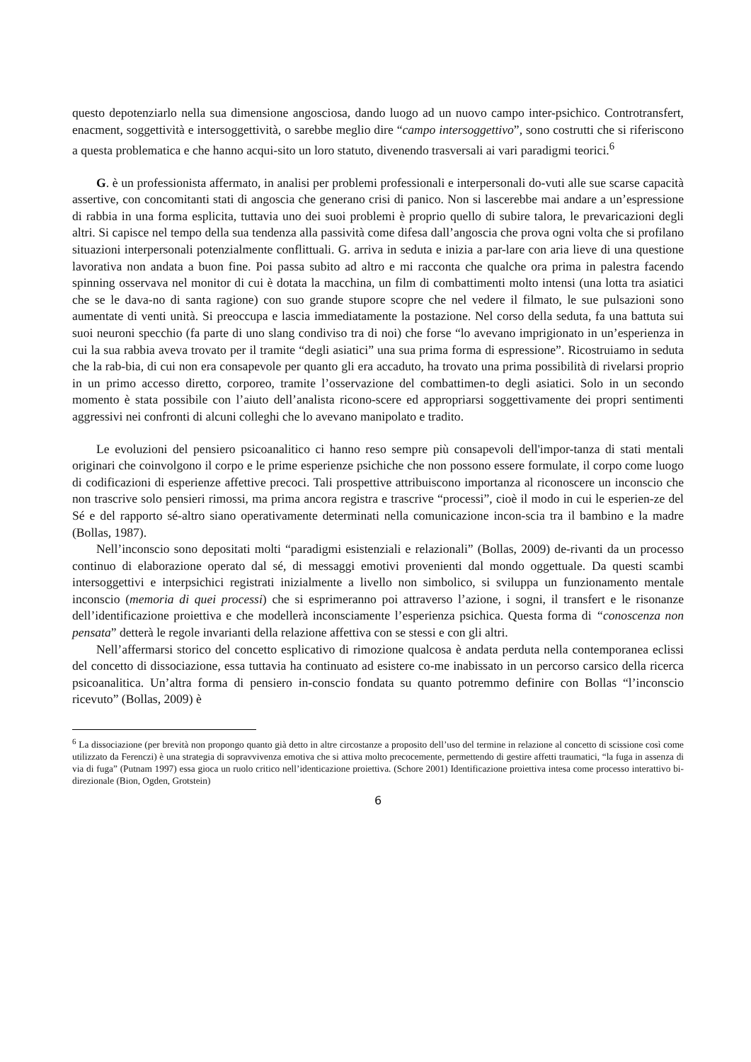questo depotenziarlo nella sua dimensione angosciosa, dando luogo ad un nuovo campo inter-psichico. Controtransfert, enacment, soggettività e intersoggettività, o sarebbe meglio dire “campo intersoggettivo”, sono costrutti che si riferiscono a questa problematica e che hanno acqui-sito un loro statuto, divenendo trasversali ai vari paradigmi teorici.<sup>6</sup>
G. è un professionista affermato, in analisi per problemi professionali e interpersonali do-vuti alle sue scarse capacità assertive, con concomitanti stati di angoscia che generano crisi di panico. Non si lascerebbe mai andare a un’espressione di rabbia in una forma esplicita, tuttavia uno dei suoi problemi è proprio quello di subire talora, le prevaricazioni degli altri. Si capisce nel tempo della sua tendenza alla passività come difesa dall’angoscia che prova ogni volta che si profilano situazioni interpersonali potenzialmente conflittuali. G. arriva in seduta e inizia a par-lare con aria lieve di una questione lavorativa non andata a buon fine. Poi passa subito ad altro e mi racconta che qualche ora prima in palestra facendo spinning osservava nel monitor di cui è dotata la macchina, un film di combattimenti molto intensi (una lotta tra asiatici che se le dava-no di santa ragione) con suo grande stupore scopre che nel vedere il filmato, le sue pulsazioni sono aumentate di venti unità. Si preoccupa e lascia immediatamente la postazione. Nel corso della seduta, fa una battuta sui suoi neuroni specchio (fa parte di uno slang condiviso tra di noi) che forse “lo avevano imprigionato in un’esperienza in cui la sua rabbia aveva trovato per il tramite “degli asiatici” una sua prima forma di espressione”. Ricostruiamo in seduta che la rab-bia, di cui non era consapevole per quanto gli era accaduto, ha trovato una prima possibilità di rivelarsi proprio in un primo accesso diretto, corporeo, tramite l’osservazione del combattimen-to degli asiatici. Solo in un secondo momento è stata possibile con l’aiuto dell’analista ricono-scere ed appropriarsi soggettivamente dei propri sentimenti aggressivi nei confronti di alcuni colleghi che lo avevano manipolato e tradito.
Le evoluzioni del pensiero psicoanalitico ci hanno reso sempre più consapevoli dell'impor-tanza di stati mentali originari che coinvolgono il corpo e le prime esperienze psichiche che non possono essere formulate, il corpo come luogo di codificazioni di esperienze affettive precoci. Tali prospettive attribuiscono importanza al riconoscere un inconscio che non trascrive solo pensieri rimossi, ma prima ancora registra e trascrive “processi”, cioè il modo in cui le esperien-ze del Sé e del rapporto sé-altro siano operativamente determinati nella comunicazione incon-scia tra il bambino e la madre (Bollas, 1987).
Nell’inconscio sono depositati molti “paradigmi esistenziali e relazionali” (Bollas, 2009) de-rivanti da un processo continuo di elaborazione operato dal sé, di messaggi emotivi provenienti dal mondo oggettuale. Da questi scambi intersoggettivi e interpsichici registrati inizialmente a livello non simbolico, si sviluppa un funzionamento mentale inconscio (memoria di quei processi) che si esprimeranno poi attraverso l’azione, i sogni, il transfert e le risonanze dell’identificazione proiettiva e che modellerà inconsciamente l’esperienza psichica. Questa forma di “conoscenza non pensata” detterà le regole invarianti della relazione affettiva con se stessi e con gli altri.
Nell’affermarsi storico del concetto esplicativo di rimozione qualcosa è andata perduta nella contemporanea eclissi del concetto di dissociazione, essa tuttavia ha continuato ad esistere co-me inabissato in un percorso carsico della ricerca psicoanalitica. Un’altra forma di pensiero in-conscio fondata su quanto potremmo definire con Bollas “l’inconscio ricevuto” (Bollas, 2009) è
<sup>6</sup> La dissociazione (per brevità non propongo quanto già detto in altre circostanze a proposito dell’uso del termine in relazione al concetto di scissione così come utilizzato da Ferenczi) è una strategia di sopravvivenza emotiva che si attiva molto precocemente, permettendo di gestire affetti traumatici, “la fuga in assenza di via di fuga” (Putnam 1997) essa gioca un ruolo critico nell’identicazione proiettiva. (Schore 2001) Identificazione proiettiva intesa come processo interattivo bi-direzionale (Bion, Ogden, Grotstein)
6